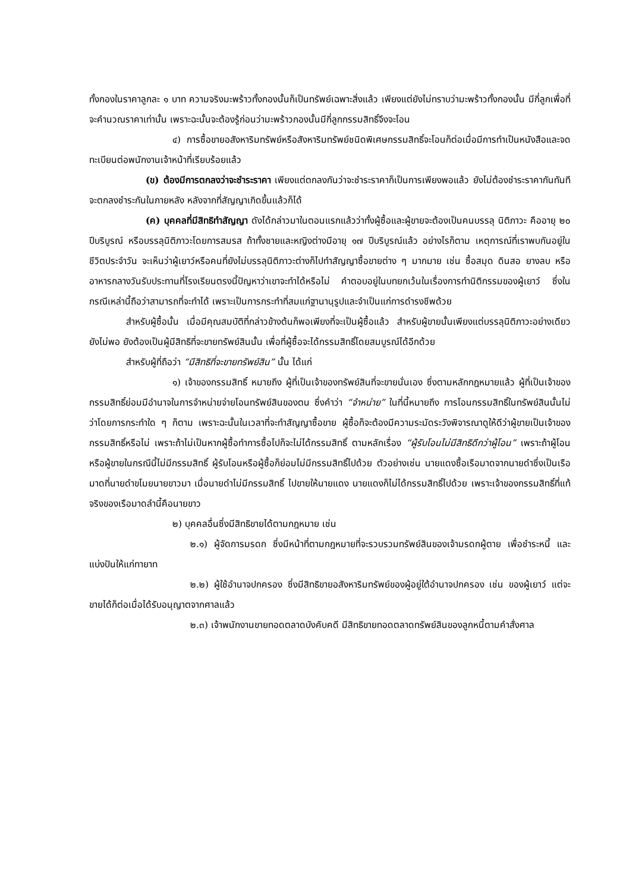ทั้งกองในราคาลูกละ ๑ บาท ความจริงมะพร้าวทั้งกองนั้นก็เป็นทรัพย์เฉพาะสิ่งแล้ว เพียงแต่ยังไม่ทราบว่ามะพร้าวทั้งกองนั้น มีกี่ลูกเพื่อที่จะคำนวณราคาเท่านั้น เพราะฉะนั้นจะต้องรู้ก่อนว่ามะพร้าวกองนั้นมีกี่ลูกกรรมสิทธิ์จึงจะโอน
๔) การซื้อขายอสังหาริมทรัพย์หรือสังหาริมทรัพย์ชนิดพิเศษกรรมสิทธิ์จะโอนก็ต่อเมื่อมีการทำเป็นหนังสือและจดทะเบียนต่อพนักงานเจ้าหน้าที่เรียบร้อยแล้ว
(ข) ต้องมีการตกลงว่าจะชำระราคา เพียงแต่ตกลงกันว่าจะชำระราคาก็เป็นการเพียงพอแล้ว ยังไม่ต้องชำระราคากันทันที จะตกลงชำระกันในภายหลัง หลังจากที่สัญญาเกิดขึ้นแล้วก็ได้
(ค) บุคคลที่มีสิทธิทำสัญญา ดังได้กล่าวมาในตอนแรกแล้วว่าทั้งผู้ซื้อและผู้ขายจะต้องเป็นคนบรรลุ นิติภาวะ คืออายุ ๒๐ ปีบริบูรณ์ หรือบรรลุนิติภาวะโดยการสมรส ถ้าทั้งชายและหญิงต่างมีอายุ ๑๗ ปีบริบูรณ์แล้ว อย่างไรก็ตาม เหตุการณ์ที่เราพบกันอยู่ในชีวิตประจำวัน จะเห็นว่าผู้เยาว์หรือคนที่ยังไม่บรรลุนิติภาวะต่างก็ไปทำสัญญาซื้อขายต่าง ๆ มากมาย เช่น ซื้อสมุด ดินสอ ยางลบ หรืออาหารกลางวันรับประทานที่โรงเรียนตรงนี้ปัญหาว่าเขาจะทำได้หรือไม่ คำตอบอยู่ในบทยกเว้นในเรื่องการทำนิติกรรมของผู้เยาว์ ซึ่งในกรณีเหล่านี้ถือว่าสามารถที่จะทำได้ เพราะเป็นการกระทำที่สมแก่ฐานานุรูปและจำเป็นแก่การดำรงชีพด้วย
สำหรับผู้ซื้อนั้น เมื่อมีคุณสมบัติที่กล่าวข้างต้นก็พอเพียงที่จะเป็นผู้ซื้อแล้ว สำหรับผู้ขายนั้นเพียงแต่บรรลุนิติภาวะอย่างเดียวยังไม่พอ ยังต้องเป็นผู้มีสิทธิที่จะขายทรัพย์สินนั้น เพื่อที่ผู้ซื้อจะได้กรรมสิทธิ์โดยสมบูรณ์ได้อีกด้วย
สำหรับผู้ที่ถือว่า “มีสิทธิที่จะขายทรัพย์สิน” นั้น ได้แก่
๑) เจ้าของกรรมสิทธิ์ หมายถึง ผู้ที่เป็นเจ้าของทรัพย์สินที่จะขายนั่นเอง ซึ่งตามหลักกฎหมายแล้ว ผู้ที่เป็นเจ้าของกรรมสิทธิ์ย่อมมีอำนาจในการจำหน่ายจ่ายโอนทรัพย์สินของตน ซึ่งคำว่า “จำหน่าย” ในที่นี้หมายถึง การโอนกรรมสิทธิ์ในทรัพย์สินนั้นไม่ว่าโดยการกระทำใด ๆ ก็ตาม เพราะฉะนั้นในเวลาที่จะทำสัญญาซื้อขาย ผู้ซื้อก็จะต้องมีความระมัดระวังพิจารณาดูให้ดีว่าผู้ขายเป็นเจ้าของกรรมสิทธิ์หรือไม่ เพราะถ้าไม่เป็นหากผู้ซื้อทำการซื้อไปก็จะไม่ได้กรรมสิทธิ์ ตามหลักเรื่อง “ผู้รับโอนไม่มีสิทธิดีกว่าผู้โอน” เพราะถ้าผู้โอนหรือผู้ขายในกรณีนี้ไม่มีกรรมสิทธิ์ ผู้รับโอนหรือผู้ซื้อก็ย่อมไม่มีกรรมสิทธิ์ไปด้วย ตัวอย่างเช่น นายแดงซื้อเรือมาดจากนายดำซึ่งเป็นเรือมาดที่นายดำขโมยนายขาวมา เมื่อนายดำไม่มีกรรมสิทธิ์ ไปขายให้นายแดง นายแดงก็ไม่ได้กรรมสิทธิ์ไปด้วย เพราะเจ้าของกรรมสิทธิ์ที่แท้จริงของเรือมาดลำนี้คือนายขาว
๒) บุคคลอื่นซึ่งมีสิทธิขายได้ตามกฎหมาย เช่น
๒.๑) ผู้จัดการมรดก ซึ่งมีหน้าที่ตามกฎหมายที่จะรวบรวมทรัพย์สินของเจ้ามรดกผู้ตาย เพื่อชำระหนี้ และแบ่งปันให้แก่ทายาท
๒.๒) ผู้ใช้อำนาจปกครอง ซึ่งมีสิทธิขายอสังหาริมทรัพย์ของผู้อยู่ใต้อำนาจปกครอง เช่น ของผู้เยาว์ แต่จะขายได้ก็ต่อเมื่อได้รับอนุญาตจากศาลแล้ว
๒.๓) เจ้าพนักงานขายทอดตลาดบังคับคดี มีสิทธิขายทอดตลาดทรัพย์สินของลูกหนี้ตามคำสั่งศาล